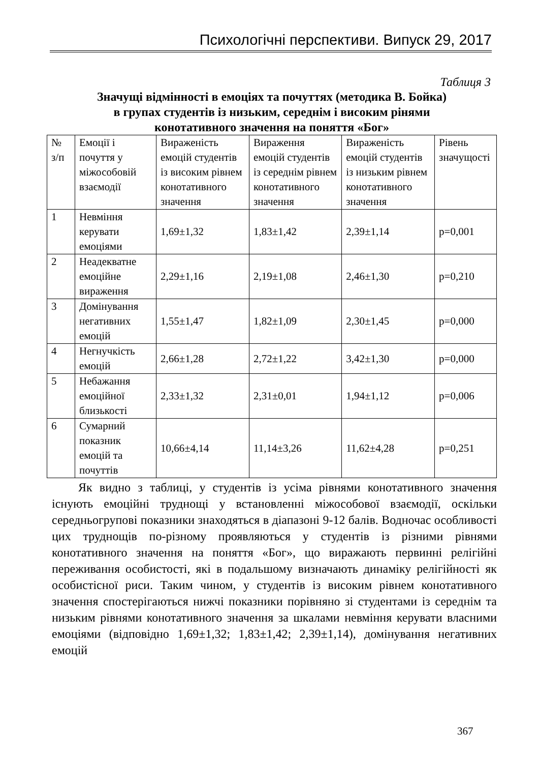Психологічні перспективи. Випуск 29, 2017
Таблиця 3
Значущі відмінності в емоціях та почуттях (методика В. Бойка)
в групах студентів із низьким, середнім і високим рінями
конотативного значення на поняття «Бог»
| № з/п | Емоції і почуття у міжособовій взаємодії | Вираженість емоцій студентів із високим рівнем конотативного значення | Вираження емоцій студентів із середнім рівнем конотативного значення | Вираженість емоцій студентів із низьким рівнем конотативного значення | Рівень значущості |
| 1 | Невміння керувати емоціями | 1,69±1,32 | 1,83±1,42 | 2,39±1,14 | p=0,001 |
| 2 | Неадекватне емоційне вираження | 2,29±1,16 | 2,19±1,08 | 2,46±1,30 | p=0,210 |
| 3 | Домінування негативних емоцій | 1,55±1,47 | 1,82±1,09 | 2,30±1,45 | p=0,000 |
| 4 | Негнучкість емоцій | 2,66±1,28 | 2,72±1,22 | 3,42±1,30 | p=0,000 |
| 5 | Небажання емоційної близькості | 2,33±1,32 | 2,31±0,01 | 1,94±1,12 | p=0,006 |
| 6 | Сумарний показник емоцій та почуттів | 10,66±4,14 | 11,14±3,26 | 11,62±4,28 | p=0,251 |
Як видно з таблиці, у студентів із усіма рівнями конотативного значення існують емоційні труднощі у встановленні міжособової взаємодії, оскільки середньогрупові показники знаходяться в діапазоні 9-12 балів. Водночас особливості цих труднощів по-різному проявляються у студентів із різними рівнями конотативного значення на поняття «Бог», що виражають первинні релігійні переживання особистості, які в подальшому визначають динаміку релігійності як особистісної риси. Таким чином, у студентів із високим рівнем конотативного значення спостерігаються нижчі показники порівняно зі студентами із середнім та низьким рівнями конотативного значення за шкалами невміння керувати власними емоціями (відповідно 1,69±1,32; 1,83±1,42; 2,39±1,14), домінування негативних емоцій
367